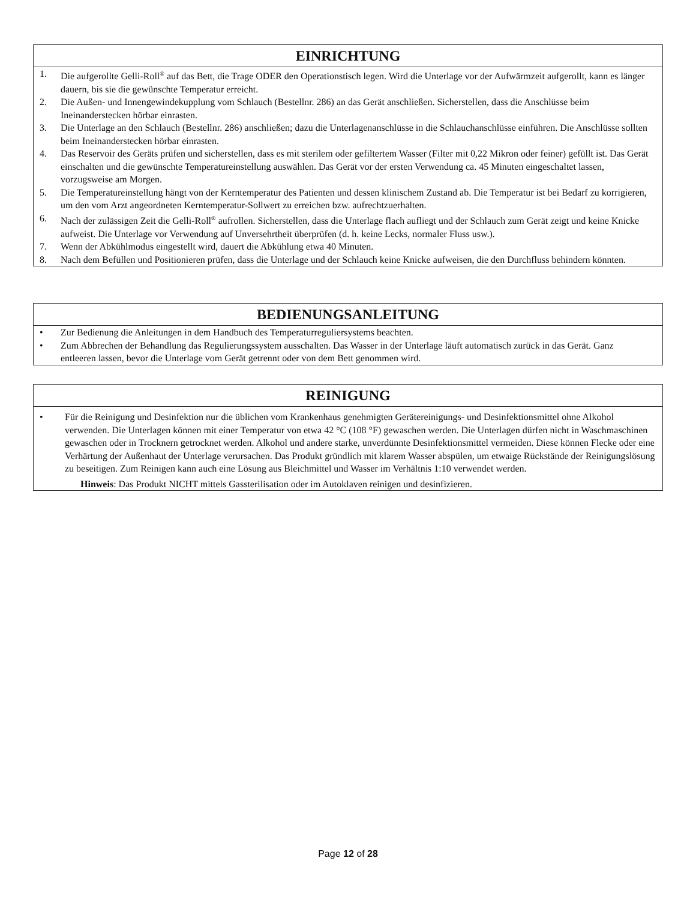EINRICHTUNG
1. Die aufgerollte Gelli-Roll<sup>®</sup> auf das Bett, die Trage ODER den Operationstisch legen. Wird die Unterlage vor der Aufwärmzeit aufgerollt, kann es länger dauern, bis sie die gewünschte Temperatur erreicht.
2. Die Außen- und Innengewindekupplung vom Schlauch (Bestellnr. 286) an das Gerät anschließen. Sicherstellen, dass die Anschlüsse beim Ineinanderstecken hörbar einrasten.
3. Die Unterlage an den Schlauch (Bestellnr. 286) anschließen; dazu die Unterlagenanschlüsse in die Schlauchanschlüsse einführen. Die Anschlüsse sollten beim Ineinanderstecken hörbar einrasten.
4. Das Reservoir des Geräts prüfen und sicherstellen, dass es mit sterilem oder gefiltertem Wasser (Filter mit 0,22 Mikron oder feiner) gefüllt ist. Das Gerät einschalten und die gewünschte Temperatureinstellung auswählen. Das Gerät vor der ersten Verwendung ca. 45 Minuten eingeschaltet lassen, vorzugsweise am Morgen.
5. Die Temperatureinstellung hängt von der Kerntemperatur des Patienten und dessen klinischem Zustand ab. Die Temperatur ist bei Bedarf zu korrigieren, um den vom Arzt angeordneten Kerntemperatur-Sollwert zu erreichen bzw. aufrechtzuerhalten.
6. Nach der zulässigen Zeit die Gelli-Roll<sup>®</sup> aufrollen. Sicherstellen, dass die Unterlage flach aufliegt und der Schlauch zum Gerät zeigt und keine Knicke aufweist. Die Unterlage vor Verwendung auf Unversehrtheit überprüfen (d. h. keine Lecks, normaler Fluss usw.).
7. Wenn der Abkühlmodus eingestellt wird, dauert die Abkühlung etwa 40 Minuten.
8. Nach dem Befüllen und Positionieren prüfen, dass die Unterlage und der Schlauch keine Knicke aufweisen, die den Durchfluss behindern könnten.
BEDIENUNGSANLEITUNG
• Zur Bedienung die Anleitungen in dem Handbuch des Temperaturreguliersystems beachten.
• Zum Abbrechen der Behandlung das Regulierungssystem ausschalten. Das Wasser in der Unterlage läuft automatisch zurück in das Gerät. Ganz entleeren lassen, bevor die Unterlage vom Gerät getrennt oder von dem Bett genommen wird.
REINIGUNG
• Für die Reinigung und Desinfektion nur die üblichen vom Krankenhaus genehmigten Gerätereinigungs- und Desinfektionsmittel ohne Alkohol verwenden. Die Unterlagen können mit einer Temperatur von etwa 42 °C (108 °F) gewaschen werden. Die Unterlagen dürfen nicht in Waschmaschinen gewaschen oder in Trocknern getrocknet werden. Alkohol und andere starke, unverdünnte Desinfektionsmittel vermeiden. Diese können Flecke oder eine Verhärtung der Außenhaut der Unterlage verursachen. Das Produkt gründlich mit klarem Wasser abspülen, um etwaige Rückstände der Reinigungslösung zu beseitigen. Zum Reinigen kann auch eine Lösung aus Bleichmittel und Wasser im Verhältnis 1:10 verwendet werden.
Hinweis: Das Produkt NICHT mittels Gassterilisation oder im Autoklaven reinigen und desinfizieren.
Page 12 of 28